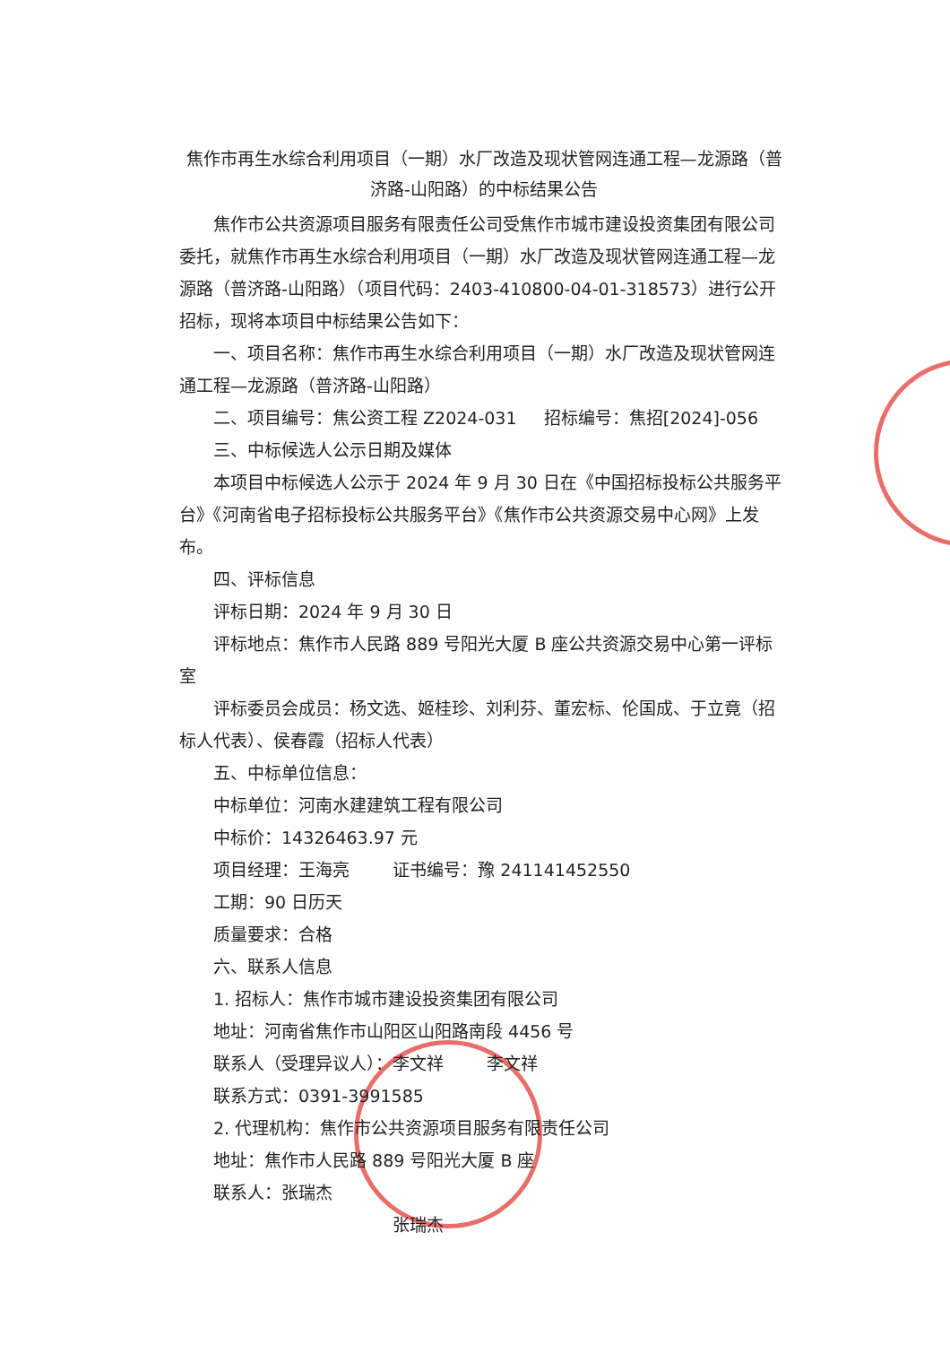焦作市再生水综合利用项目（一期）水厂改造及现状管网连通工程—龙源路（普济路-山阳路）的中标结果公告
焦作市公共资源项目服务有限责任公司受焦作市城市建设投资集团有限公司委托，就焦作市再生水综合利用项目（一期）水厂改造及现状管网连通工程—龙源路（普济路-山阳路）（项目代码：2403-410800-04-01-318573）进行公开招标，现将本项目中标结果公告如下：
一、项目名称：焦作市再生水综合利用项目（一期）水厂改造及现状管网连通工程—龙源路（普济路-山阳路）
二、项目编号：焦公资工程 Z2024-031 招标编号：焦招[2024]-056
三、中标候选人公示日期及媒体
本项目中标候选人公示于 2024 年 9 月 30 日在《中国招标投标公共服务平台》《河南省电子招标投标公共服务平台》《焦作市公共资源交易中心网》上发布。
四、评标信息
评标日期：2024 年 9 月 30 日
评标地点：焦作市人民路 889 号阳光大厦 B 座公共资源交易中心第一评标室
评标委员会成员：杨文选、姬桂珍、刘利芬、董宏标、伦国成、于立竟（招标人代表）、侯春霞（招标人代表）
五、中标单位信息：
中标单位：河南水建建筑工程有限公司
中标价：14326463.97 元
项目经理：王海亮 证书编号：豫 241141452550
工期：90 日历天
质量要求：合格
六、联系人信息
1. 招标人：焦作市城市建设投资集团有限公司
地址：河南省焦作市山阳区山阳路南段 4456 号
联系人（受理异议人）：李文祥 李文祥
联系方式：0391-3991585
2. 代理机构：焦作市公共资源项目服务有限责任公司
地址：焦作市人民路 889 号阳光大厦 B 座
联系人：张瑞杰
张瑞杰